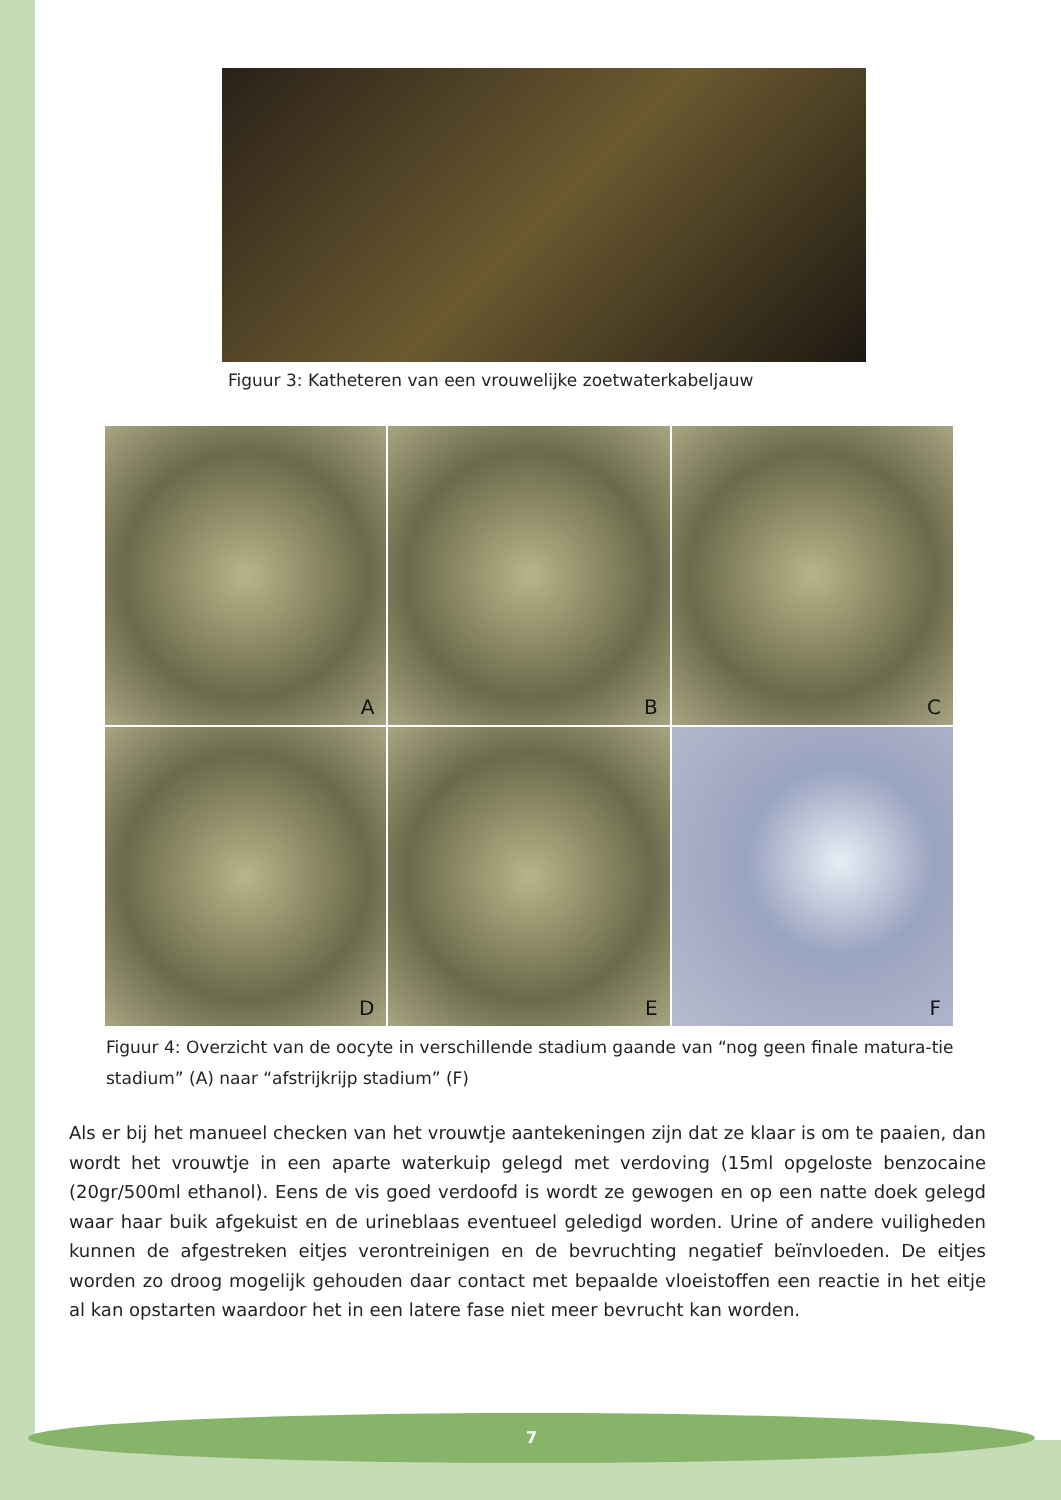Figuur 3: Katheteren van een vrouwelijke zoetwaterkabeljauw
A
B
C
D
E
F
Figuur 4: Overzicht van de oocyte in verschillende stadium gaande van “nog geen finale matura-tie stadium” (A) naar “afstrijkrijp stadium” (F)
Als er bij het manueel checken van het vrouwtje aantekeningen zijn dat ze klaar is om te paaien, dan wordt het vrouwtje in een aparte waterkuip gelegd met verdoving (15ml opgeloste benzocaine (20gr/500ml ethanol). Eens de vis goed verdoofd is wordt ze gewogen en op een natte doek gelegd waar haar buik afgekuist en de urineblaas eventueel geledigd worden. Urine of andere vuiligheden kunnen de afgestreken eitjes verontreinigen en de bevruchting negatief beïnvloeden. De eitjes worden zo droog mogelijk gehouden daar contact met bepaalde vloeistoffen een reactie in het eitje al kan opstarten waardoor het in een latere fase niet meer bevrucht kan worden.
7